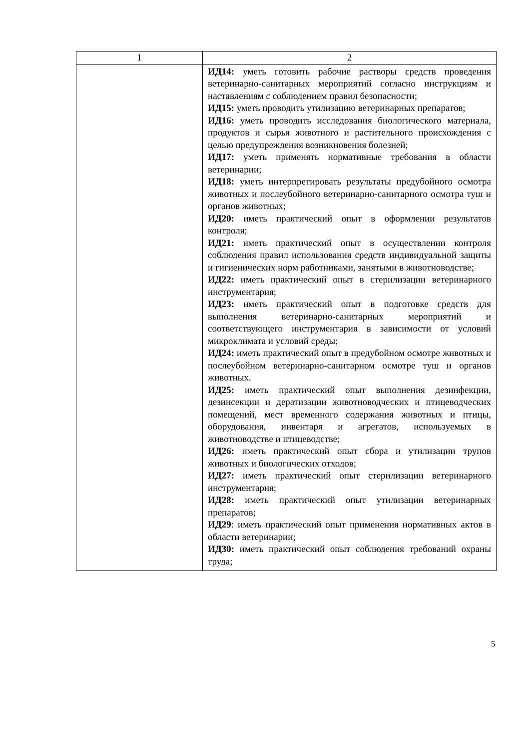| 1 | 2 |
| | ИД14: уметь готовить рабочие растворы средств проведения ветеринарно-санитарных мероприятий согласно инструкциям и наставлениям с соблюдением правил безопасности; ИД15: уметь проводить утилизацию ветеринарных препаратов; ИД16: уметь проводить исследования биологического материала, продуктов и сырья животного и растительного происхождения с целью предупреждения возникновения болезней; ИД17: уметь применять нормативные требования в области ветеринарии; ИД18: уметь интерпретировать результаты предубойного осмотра животных и послеубойного ветеринарно-санитарного осмотра туш и органов животных; ИД20: иметь практический опыт в оформлении результатов контроля; ИД21: иметь практический опыт в осуществлении контроля соблюдения правил использования средств индивидуальной защиты и гигиенических норм работниками, занятыми в животноводстве; ИД22: иметь практический опыт в стерилизации ветеринарного инструментария; ИД23: иметь практический опыт в подготовке средств для выполнения ветеринарно-санитарных мероприятий и соответствующего инструментария в зависимости от условий микроклимата и условий среды; ИД24: иметь практический опыт в предубойном осмотре животных и послеубойном ветеринарно-санитарном осмотре туш и органов животных. ИД25: иметь практический опыт выполнения дезинфекции, дезинсекции и дератизации животноводческих и птицеводческих помещений, мест временного содержания животных и птицы, оборудования, инвентаря и агрегатов, используемых в животноводстве и птицеводстве; ИД26: иметь практический опыт сбора и утилизации трупов животных и биологических отходов; ИД27: иметь практический опыт стерилизации ветеринарного инструментария; ИД28: иметь практический опыт утилизации ветеринарных препаратов; ИД29 : иметь практический опыт применения нормативных актов в области ветеринарии; ИД30: иметь практический опыт соблюдения требований охраны труда; |
5